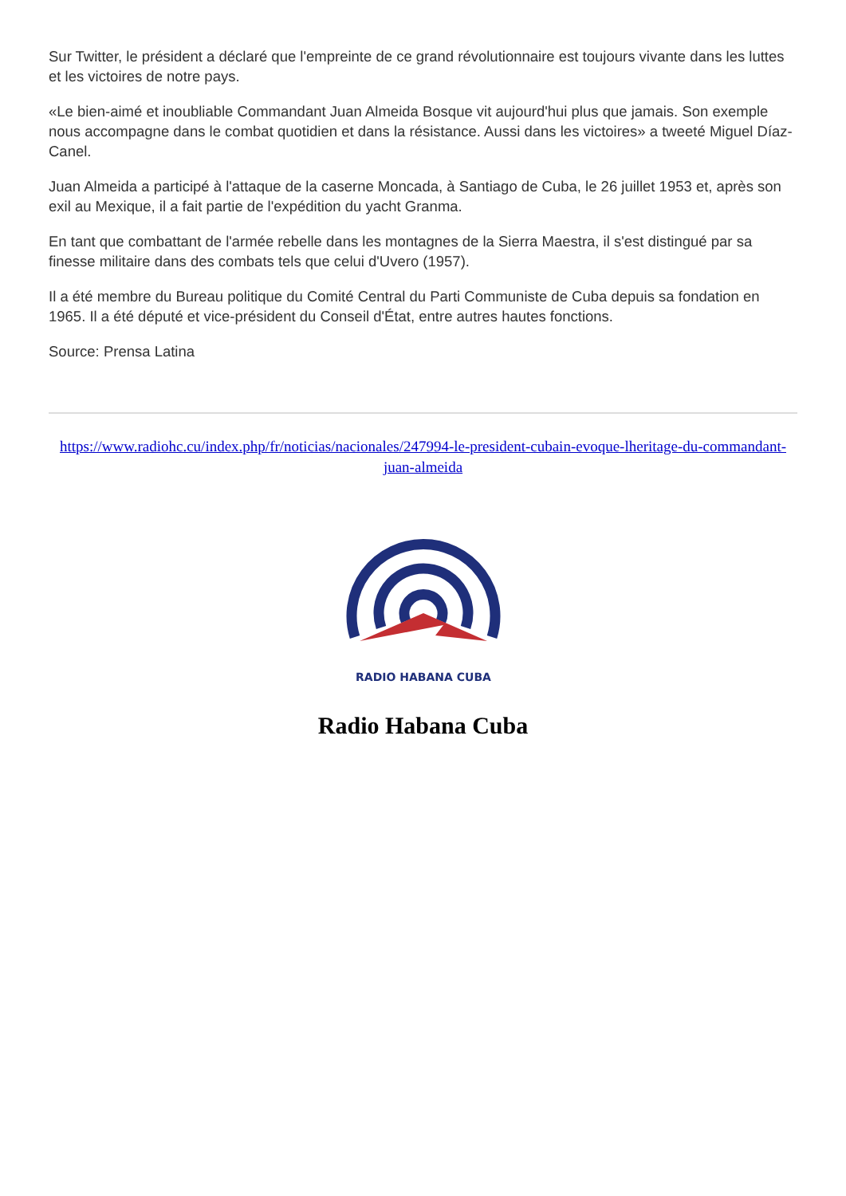Sur Twitter, le président a déclaré que l'empreinte de ce grand révolutionnaire est toujours vivante dans les luttes et les victoires de notre pays.
«Le bien-aimé et inoubliable Commandant Juan Almeida Bosque vit aujourd'hui plus que jamais. Son exemple nous accompagne dans le combat quotidien et dans la résistance. Aussi dans les victoires» a tweeté Miguel Díaz-Canel.
Juan Almeida a participé à l'attaque de la caserne Moncada, à Santiago de Cuba, le 26 juillet 1953 et, après son exil au Mexique, il a fait partie de l'expédition du yacht Granma.
En tant que combattant de l'armée rebelle dans les montagnes de la Sierra Maestra, il s'est distingué par sa finesse militaire dans des combats tels que celui d'Uvero (1957).
Il a été membre du Bureau politique du Comité Central du Parti Communiste de Cuba depuis sa fondation en 1965. Il a été député et vice-président du Conseil d'État, entre autres hautes fonctions.
Source: Prensa Latina
https://www.radiohc.cu/index.php/fr/noticias/nacionales/247994-le-president-cubain-evoque-lheritage-du-commandant-juan-almeida
RADIO HABANA CUBA
Radio Habana Cuba